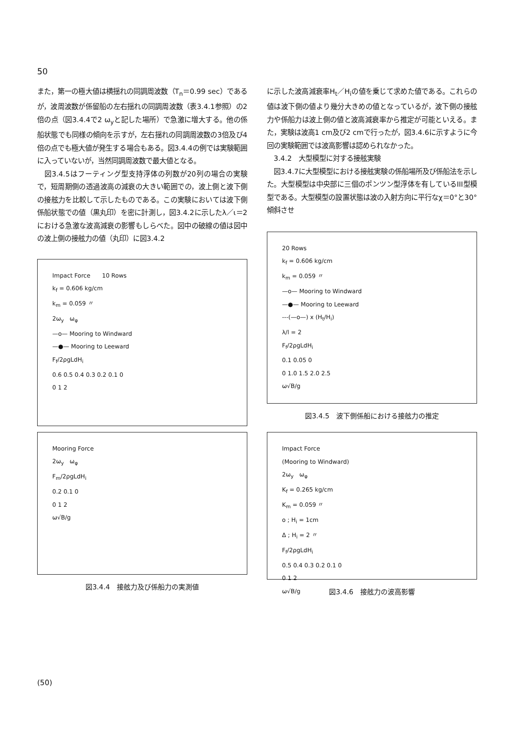50
また，第一の極大値は横揺れの同調周波数（T<sub>n</sub>＝0.99 sec）であるが，波周波数が係留船の左右揺れの同調周波数（表3.4.1参照）の2倍の点（図3.4.4で2 ω<sub>y</sub>と記した場所）で急激に増大する。他の係船状態でも同様の傾向を示すが，左右揺れの同調周波数の3倍及び4倍の点でも極大値が発生する場合もある。図3.4.4の例では実験範囲に入っていないが，当然同調周波数で最大値となる。
　図3.4.5はフーティング型支持浮体の列数が20列の場合の実験で，短周期側の透過波高の減衰の大きい範囲での，波上側と波下側の接舷力を比較して示したものである。この実験においては波下側係船状態での値（黒丸印）を密に計測し，図3.4.2に示したλ／ι＝2における急激な波高減衰の影響もしらべた。図中の破線の値は図中の波上側の接舷力の値（丸印）に図3.4.2
Impact Force　　10 Rows
k<sub>f</sub> = 0.606 kg/cm
k<sub>m</sub> = 0.059 〃
2ω<sub>y</sub>　ω<sub>φ</sub>
—o— Mooring to Windward
—●— Mooring to Leeward
F<sub>f</sub>/2ρgLdH<sub>i</sub>
0.6 0.5 0.4 0.3 0.2 0.1 0
0 1 2
Mooring Force
2ω<sub>y</sub>　ω<sub>φ</sub>
F<sub>m</sub>/2ρgLdH<sub>i</sub>
0.2 0.1 0
0 1 2
ω√B/g
図3.4.4　接舷力及び係船力の実測値
に示した波高減衰率H<sub>t</sub>／H<sub>i</sub>の値を乗じて求めた値である。これらの値は波下側の値より幾分大きめの値となっているが，波下側の接舷力や係船力は波上側の値と波高減衰率から推定が可能といえる。また，実験は波高1 cm及び2 cmで行ったが，図3.4.6に示すように今回の実験範囲では波高影響は認められなかった。
　3.4.2　大型模型に対する接舷実験
　図3.4.7に大型模型における接舷実験の係船場所及び係船法を示した。大型模型は中央部に三個のポンツン型浮体を有しているIII型模型である。大型模型の設置状態は波の入射方向に平行なχ＝0°と30°傾斜させ
20 Rows
k<sub>f</sub> = 0.606 kg/cm
k<sub>m</sub> = 0.059 〃
—o— Mooring to Windward
—●— Mooring to Leeward
---(—o—) x (H<sub>t</sub>/H<sub>i</sub>)
λ/l = 2
F<sub>f</sub>/2ρgLdH<sub>i</sub>
0.1 0.05 0
0 1.0 1.5 2.0 2.5
ω√B/g
図3.4.5　波下側係船における接舷力の推定
Impact Force
(Mooring to Windward)
2ω<sub>y</sub>　ω<sub>φ</sub>
K<sub>f</sub> = 0.265 kg/cm
K<sub>m</sub> = 0.059 〃
o ; H<sub>i</sub> = 1cm
Δ ; H<sub>i</sub> = 2 〃
F<sub>f</sub>/2ρgLdH<sub>i</sub>
0.5 0.4 0.3 0.2 0.1 0
0 1 2
ω√B/g
図3.4.6　接舷力の波高影響
(50)